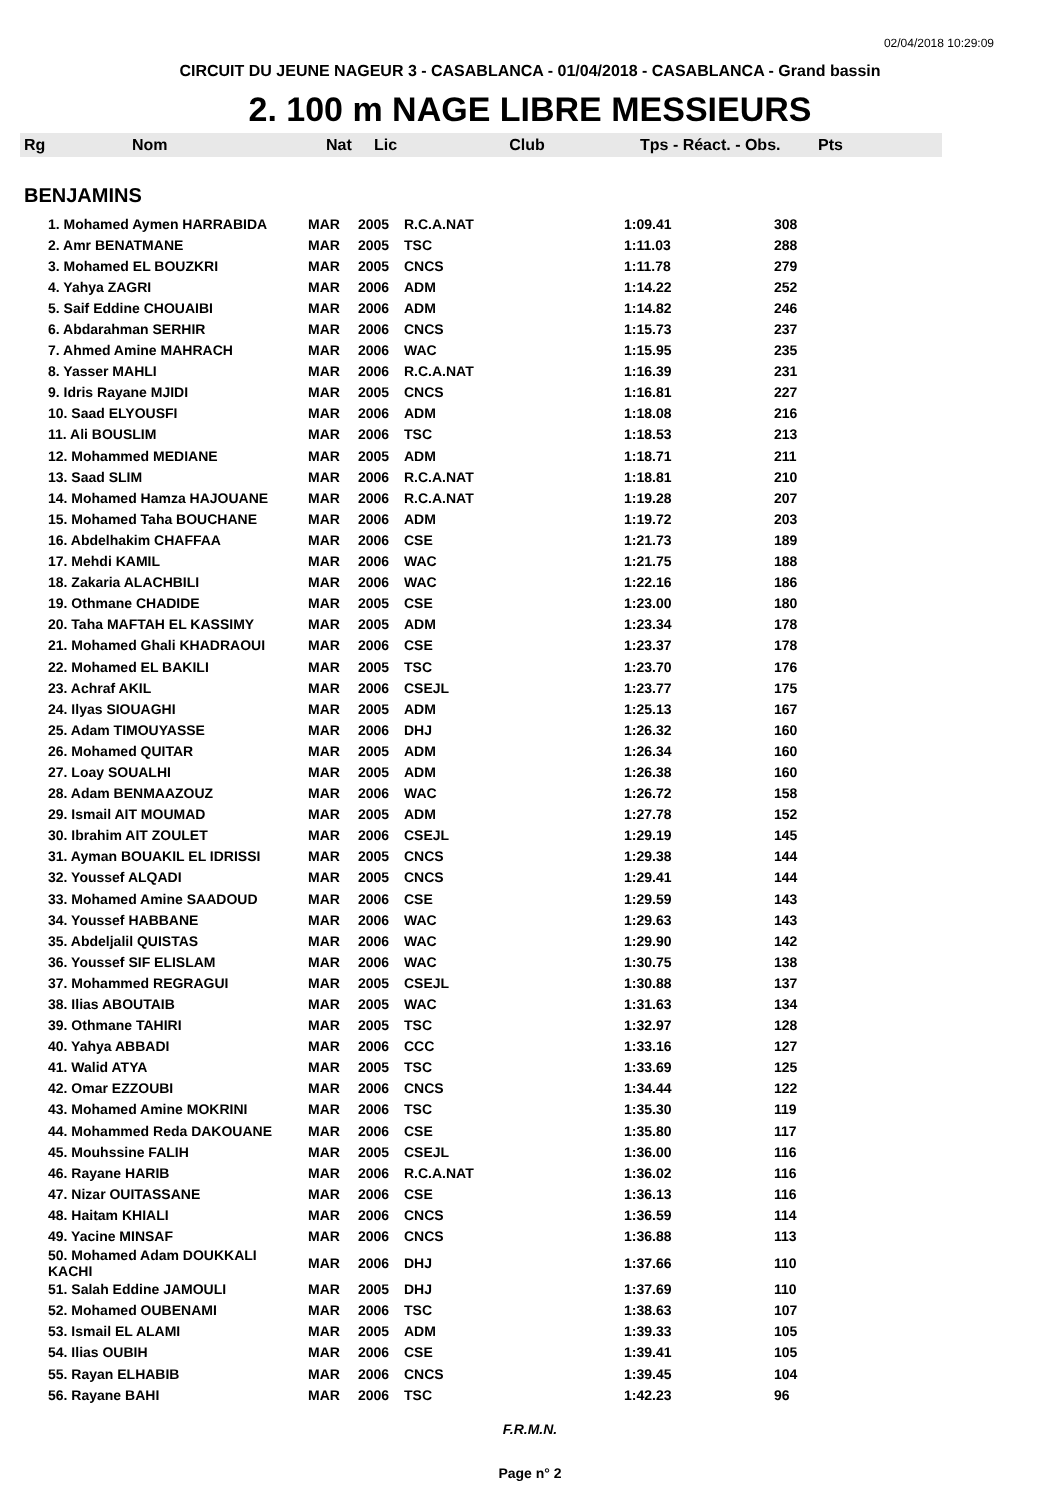02/04/2018 10:29:09
CIRCUIT DU JEUNE NAGEUR 3 - CASABLANCA - 01/04/2018 - CASABLANCA - Grand bassin
2. 100 m NAGE LIBRE MESSIEURS
| Rg | Nom | Nat | Lic | Club | Tps - Réact. - Obs. | Pts |
| --- | --- | --- | --- | --- | --- | --- |
| BENJAMINS | | | | | | |
| 1. Mohamed Aymen HARRABIDA | MAR | 2005 | R.C.A.NAT | 1:09.41 | 308 |
| 2. Amr BENATMANE | MAR | 2005 | TSC | 1:11.03 | 288 |
| 3. Mohamed EL BOUZKRI | MAR | 2005 | CNCS | 1:11.78 | 279 |
| 4. Yahya ZAGRI | MAR | 2006 | ADM | 1:14.22 | 252 |
| 5. Saif Eddine CHOUAIBI | MAR | 2006 | ADM | 1:14.82 | 246 |
| 6. Abdarahman SERHIR | MAR | 2006 | CNCS | 1:15.73 | 237 |
| 7. Ahmed Amine MAHRACH | MAR | 2006 | WAC | 1:15.95 | 235 |
| 8. Yasser MAHLI | MAR | 2006 | R.C.A.NAT | 1:16.39 | 231 |
| 9. Idris Rayane MJIDI | MAR | 2005 | CNCS | 1:16.81 | 227 |
| 10. Saad ELYOUSFI | MAR | 2006 | ADM | 1:18.08 | 216 |
| 11. Ali BOUSLIM | MAR | 2006 | TSC | 1:18.53 | 213 |
| 12. Mohammed MEDIANE | MAR | 2005 | ADM | 1:18.71 | 211 |
| 13. Saad SLIM | MAR | 2006 | R.C.A.NAT | 1:18.81 | 210 |
| 14. Mohamed Hamza HAJOUANE | MAR | 2006 | R.C.A.NAT | 1:19.28 | 207 |
| 15. Mohamed Taha BOUCHANE | MAR | 2006 | ADM | 1:19.72 | 203 |
| 16. Abdelhakim CHAFFAA | MAR | 2006 | CSE | 1:21.73 | 189 |
| 17. Mehdi KAMIL | MAR | 2006 | WAC | 1:21.75 | 188 |
| 18. Zakaria ALACHBILI | MAR | 2006 | WAC | 1:22.16 | 186 |
| 19. Othmane CHADIDE | MAR | 2005 | CSE | 1:23.00 | 180 |
| 20. Taha MAFTAH EL KASSIMY | MAR | 2005 | ADM | 1:23.34 | 178 |
| 21. Mohamed Ghali KHADRAOUI | MAR | 2006 | CSE | 1:23.37 | 178 |
| 22. Mohamed EL BAKILI | MAR | 2005 | TSC | 1:23.70 | 176 |
| 23. Achraf AKIL | MAR | 2006 | CSEJL | 1:23.77 | 175 |
| 24. Ilyas SIOUAGHI | MAR | 2005 | ADM | 1:25.13 | 167 |
| 25. Adam TIMOUYASSE | MAR | 2006 | DHJ | 1:26.32 | 160 |
| 26. Mohamed QUITAR | MAR | 2005 | ADM | 1:26.34 | 160 |
| 27. Loay SOUALHI | MAR | 2005 | ADM | 1:26.38 | 160 |
| 28. Adam BENMAAZOUZ | MAR | 2006 | WAC | 1:26.72 | 158 |
| 29. Ismail AIT MOUMAD | MAR | 2005 | ADM | 1:27.78 | 152 |
| 30. Ibrahim AIT ZOULET | MAR | 2006 | CSEJL | 1:29.19 | 145 |
| 31. Ayman BOUAKIL EL IDRISSI | MAR | 2005 | CNCS | 1:29.38 | 144 |
| 32. Youssef ALQADI | MAR | 2005 | CNCS | 1:29.41 | 144 |
| 33. Mohamed Amine SAADOUD | MAR | 2006 | CSE | 1:29.59 | 143 |
| 34. Youssef HABBANE | MAR | 2006 | WAC | 1:29.63 | 143 |
| 35. Abdeljalil QUISTAS | MAR | 2006 | WAC | 1:29.90 | 142 |
| 36. Youssef SIF ELISLAM | MAR | 2006 | WAC | 1:30.75 | 138 |
| 37. Mohammed REGRAGUI | MAR | 2005 | CSEJL | 1:30.88 | 137 |
| 38. Ilias ABOUTAIB | MAR | 2005 | WAC | 1:31.63 | 134 |
| 39. Othmane TAHIRI | MAR | 2005 | TSC | 1:32.97 | 128 |
| 40. Yahya ABBADI | MAR | 2006 | CCC | 1:33.16 | 127 |
| 41. Walid ATYA | MAR | 2005 | TSC | 1:33.69 | 125 |
| 42. Omar EZZOUBI | MAR | 2006 | CNCS | 1:34.44 | 122 |
| 43. Mohamed Amine MOKRINI | MAR | 2006 | TSC | 1:35.30 | 119 |
| 44. Mohammed Reda DAKOUANE | MAR | 2006 | CSE | 1:35.80 | 117 |
| 45. Mouhssine FALIH | MAR | 2005 | CSEJL | 1:36.00 | 116 |
| 46. Rayane HARIB | MAR | 2006 | R.C.A.NAT | 1:36.02 | 116 |
| 47. Nizar OUITASSANE | MAR | 2006 | CSE | 1:36.13 | 116 |
| 48. Haitam KHIALI | MAR | 2006 | CNCS | 1:36.59 | 114 |
| 49. Yacine MINSAF | MAR | 2006 | CNCS | 1:36.88 | 113 |
| 50. Mohamed Adam DOUKKALI KACHI | MAR | 2006 | DHJ | 1:37.66 | 110 |
| 51. Salah Eddine JAMOULI | MAR | 2005 | DHJ | 1:37.69 | 110 |
| 52. Mohamed OUBENAMI | MAR | 2006 | TSC | 1:38.63 | 107 |
| 53. Ismail EL ALAMI | MAR | 2005 | ADM | 1:39.33 | 105 |
| 54. Ilias OUBIH | MAR | 2006 | CSE | 1:39.41 | 105 |
| 55. Rayan ELHABIB | MAR | 2006 | CNCS | 1:39.45 | 104 |
| 56. Rayane BAHI | MAR | 2006 | TSC | 1:42.23 | 96 |
F.R.M.N.
Page n° 2